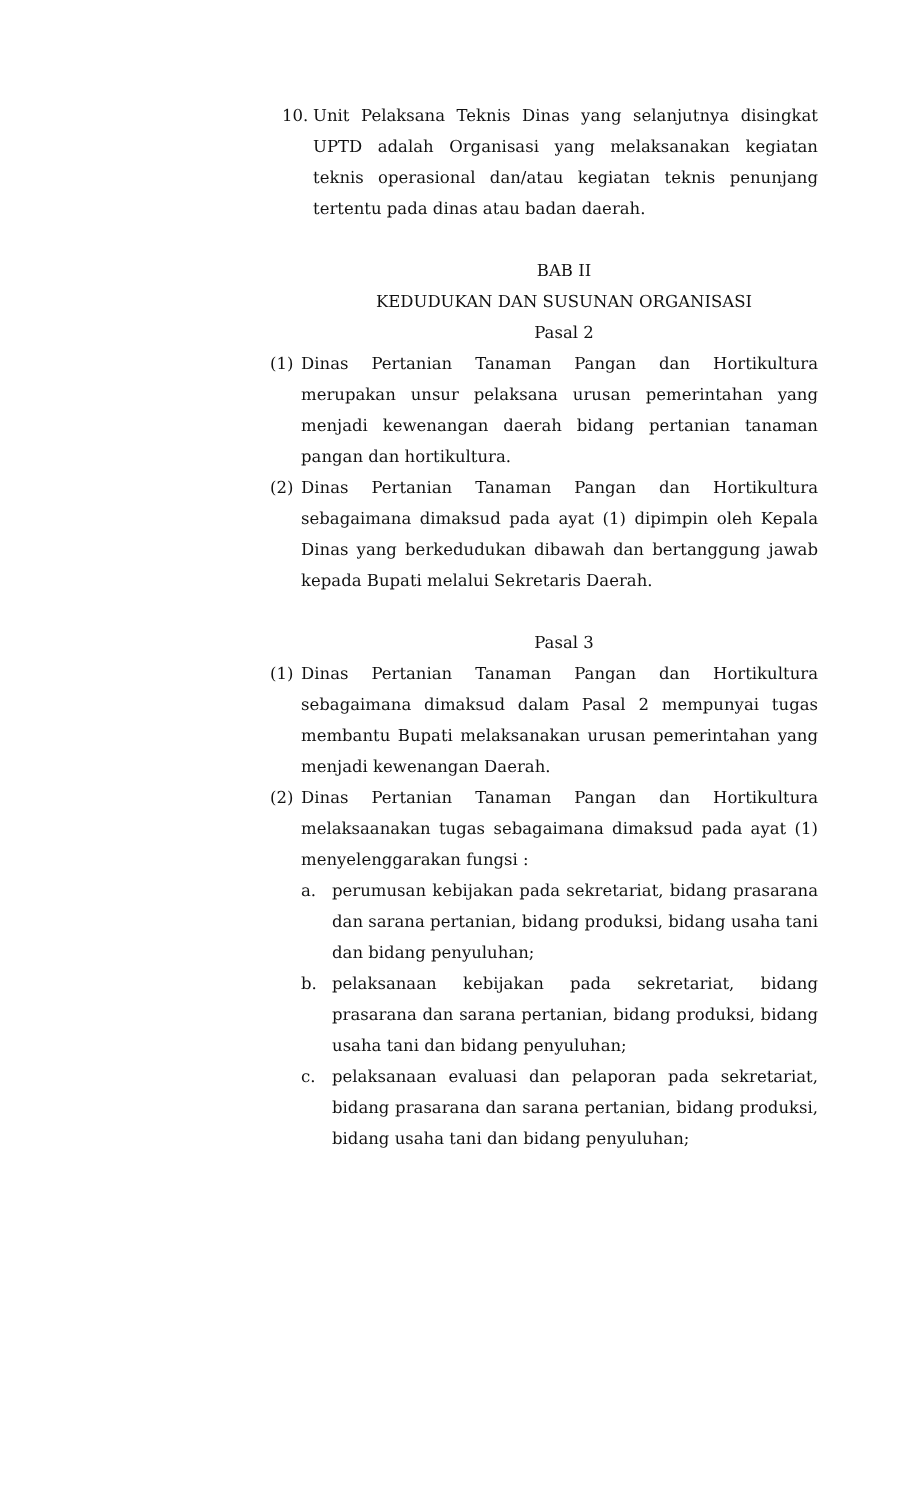10. Unit Pelaksana Teknis Dinas yang selanjutnya disingkat UPTD adalah Organisasi yang melaksanakan kegiatan teknis operasional dan/atau kegiatan teknis penunjang tertentu pada dinas atau badan daerah.
BAB II
KEDUDUKAN DAN SUSUNAN ORGANISASI
Pasal 2
(1) Dinas Pertanian Tanaman Pangan dan Hortikultura merupakan unsur pelaksana urusan pemerintahan yang menjadi kewenangan daerah bidang pertanian tanaman pangan dan hortikultura.
(2) Dinas Pertanian Tanaman Pangan dan Hortikultura sebagaimana dimaksud pada ayat (1) dipimpin oleh Kepala Dinas yang berkedudukan dibawah dan bertanggung jawab kepada Bupati melalui Sekretaris Daerah.
Pasal 3
(1) Dinas Pertanian Tanaman Pangan dan Hortikultura sebagaimana dimaksud dalam Pasal 2 mempunyai tugas membantu Bupati melaksanakan urusan pemerintahan yang menjadi kewenangan Daerah.
(2) Dinas Pertanian Tanaman Pangan dan Hortikultura melaksaanakan tugas sebagaimana dimaksud pada ayat (1) menyelenggarakan fungsi :
a. perumusan kebijakan pada sekretariat, bidang prasarana dan sarana pertanian, bidang produksi, bidang usaha tani dan bidang penyuluhan;
b. pelaksanaan kebijakan pada sekretariat, bidang prasarana dan sarana pertanian, bidang produksi, bidang usaha tani dan bidang penyuluhan;
c. pelaksanaan evaluasi dan pelaporan pada sekretariat, bidang prasarana dan sarana pertanian, bidang produksi, bidang usaha tani dan bidang penyuluhan;